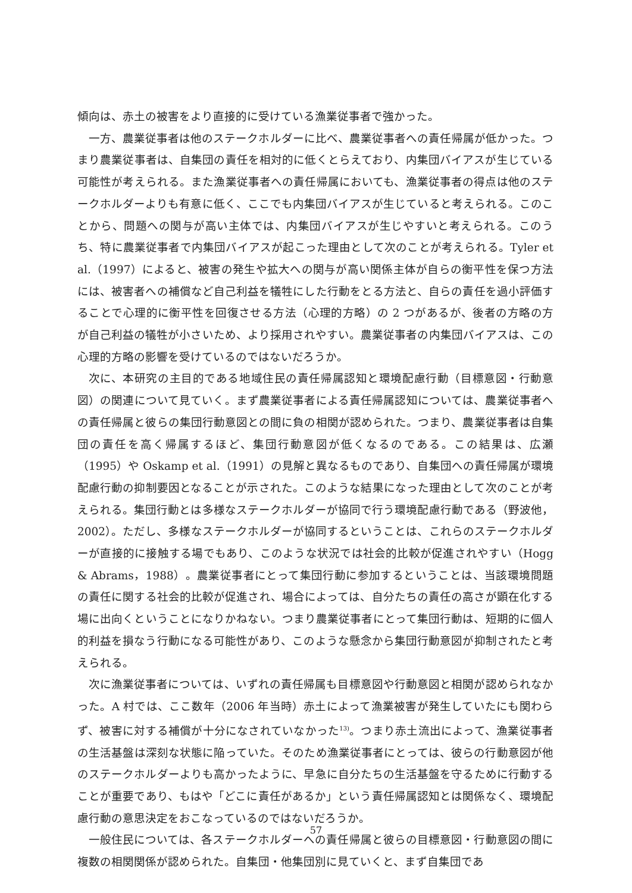傾向は、赤土の被害をより直接的に受けている漁業従事者で強かった。
一方、農業従事者は他のステークホルダーに比べ、農業従事者への責任帰属が低かった。つまり農業従事者は、自集団の責任を相対的に低くとらえており、内集団バイアスが生じている可能性が考えられる。また漁業従事者への責任帰属においても、漁業従事者の得点は他のステークホルダーよりも有意に低く、ここでも内集団バイアスが生じていると考えられる。このことから、問題への関与が高い主体では、内集団バイアスが生じやすいと考えられる。このうち、特に農業従事者で内集団バイアスが起こった理由として次のことが考えられる。Tyler et al.（1997）によると、被害の発生や拡大への関与が高い関係主体が自らの衡平性を保つ方法には、被害者への補償など自己利益を犠牲にした行動をとる方法と、自らの責任を過小評価することで心理的に衡平性を回復させる方法（心理的方略）の 2 つがあるが、後者の方略の方が自己利益の犠牲が小さいため、より採用されやすい。農業従事者の内集団バイアスは、この心理的方略の影響を受けているのではないだろうか。
次に、本研究の主目的である地域住民の責任帰属認知と環境配慮行動（目標意図・行動意図）の関連について見ていく。まず農業従事者による責任帰属認知については、農業従事者への責任帰属と彼らの集団行動意図との間に負の相関が認められた。つまり、農業従事者は自集団の責任を高く帰属するほど、集団行動意図が低くなるのである。この結果は、広瀬（1995）や Oskamp et al.（1991）の見解と異なるものであり、自集団への責任帰属が環境配慮行動の抑制要因となることが示された。このような結果になった理由として次のことが考えられる。集団行動とは多様なステークホルダーが協同で行う環境配慮行動である（野波他，2002）。ただし、多様なステークホルダーが協同するということは、これらのステークホルダーが直接的に接触する場でもあり、このような状況では社会的比較が促進されやすい（Hogg & Abrams，1988）。農業従事者にとって集団行動に参加するということは、当該環境問題の責任に関する社会的比較が促進され、場合によっては、自分たちの責任の高さが顕在化する場に出向くということになりかねない。つまり農業従事者にとって集団行動は、短期的に個人的利益を損なう行動になる可能性があり、このような懸念から集団行動意図が抑制されたと考えられる。
次に漁業従事者については、いずれの責任帰属も目標意図や行動意図と相関が認められなかった。A 村では、ここ数年（2006 年当時）赤土によって漁業被害が発生していたにも関わらず、被害に対する補償が十分になされていなかった<sup>13)</sup>。つまり赤土流出によって、漁業従事者の生活基盤は深刻な状態に陥っていた。そのため漁業従事者にとっては、彼らの行動意図が他のステークホルダーよりも高かったように、早急に自分たちの生活基盤を守るために行動することが重要であり、もはや「どこに責任があるか」という責任帰属認知とは関係なく、環境配慮行動の意思決定をおこなっているのではないだろうか。
一般住民については、各ステークホルダーへの責任帰属と彼らの目標意図・行動意図の間に複数の相関関係が認められた。自集団・他集団別に見ていくと、まず自集団であ
57